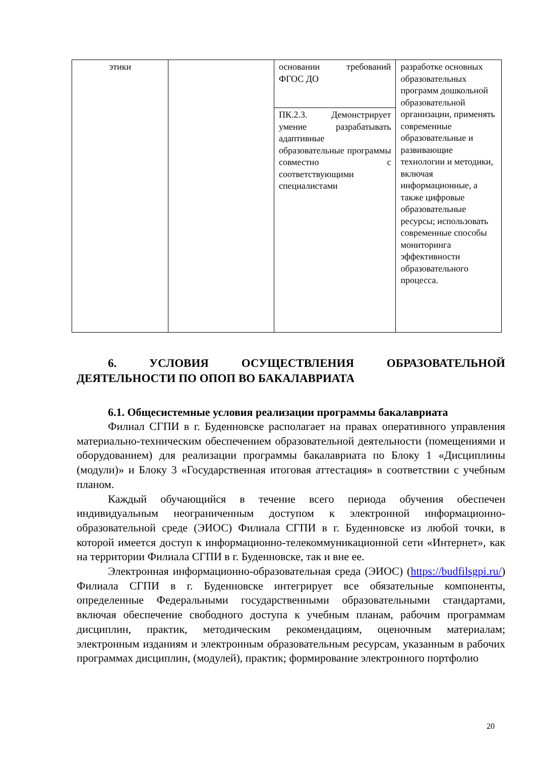| этики | | основании требований ФГОС ДО | разработке основных образовательных программ дошкольной образовательной организации, применять современные образовательные и развивающие технологии и методики, включая информационные, а также цифровые образовательные ресурсы; использовать современные способы мониторинга эффективности образовательного процесса. |
| | | ПК.2.3. Демонстрирует умение разрабатывать адаптивные образовательные программы совместно с соответствующими специалистами | |
6. УСЛОВИЯ ОСУЩЕСТВЛЕНИЯ ОБРАЗОВАТЕЛЬНОЙ ДЕЯТЕЛЬНОСТИ ПО ОПОП ВО БАКАЛАВРИАТА
6.1. Общесистемные условия реализации программы бакалавриата
Филиал СГПИ в г. Буденновске располагает на правах оперативного управления материально-техническим обеспечением образовательной деятельности (помещениями и оборудованием) для реализации программы бакалавриата по Блоку 1 «Дисциплины (модули)» и Блоку 3 «Государственная итоговая аттестация» в соответствии с учебным планом.
Каждый обучающийся в течение всего периода обучения обеспечен индивидуальным неограниченным доступом к электронной информационно-образовательной среде (ЭИОС) Филиала СГПИ в г. Буденновске из любой точки, в которой имеется доступ к информационно-телекоммуникационной сети «Интернет», как на территории Филиала СГПИ в г. Буденновске, так и вне ее.
Электронная информационно-образовательная среда (ЭИОС) (https://budfilsgpi.ru/) Филиала СГПИ в г. Буденновске интегрирует все обязательные компоненты, определенные Федеральными государственными образовательными стандартами, включая обеспечение свободного доступа к учебным планам, рабочим программам дисциплин, практик, методическим рекомендациям, оценочным материалам; электронным изданиям и электронным образовательным ресурсам, указанным в рабочих программах дисциплин, (модулей), практик; формирование электронного портфолио
20